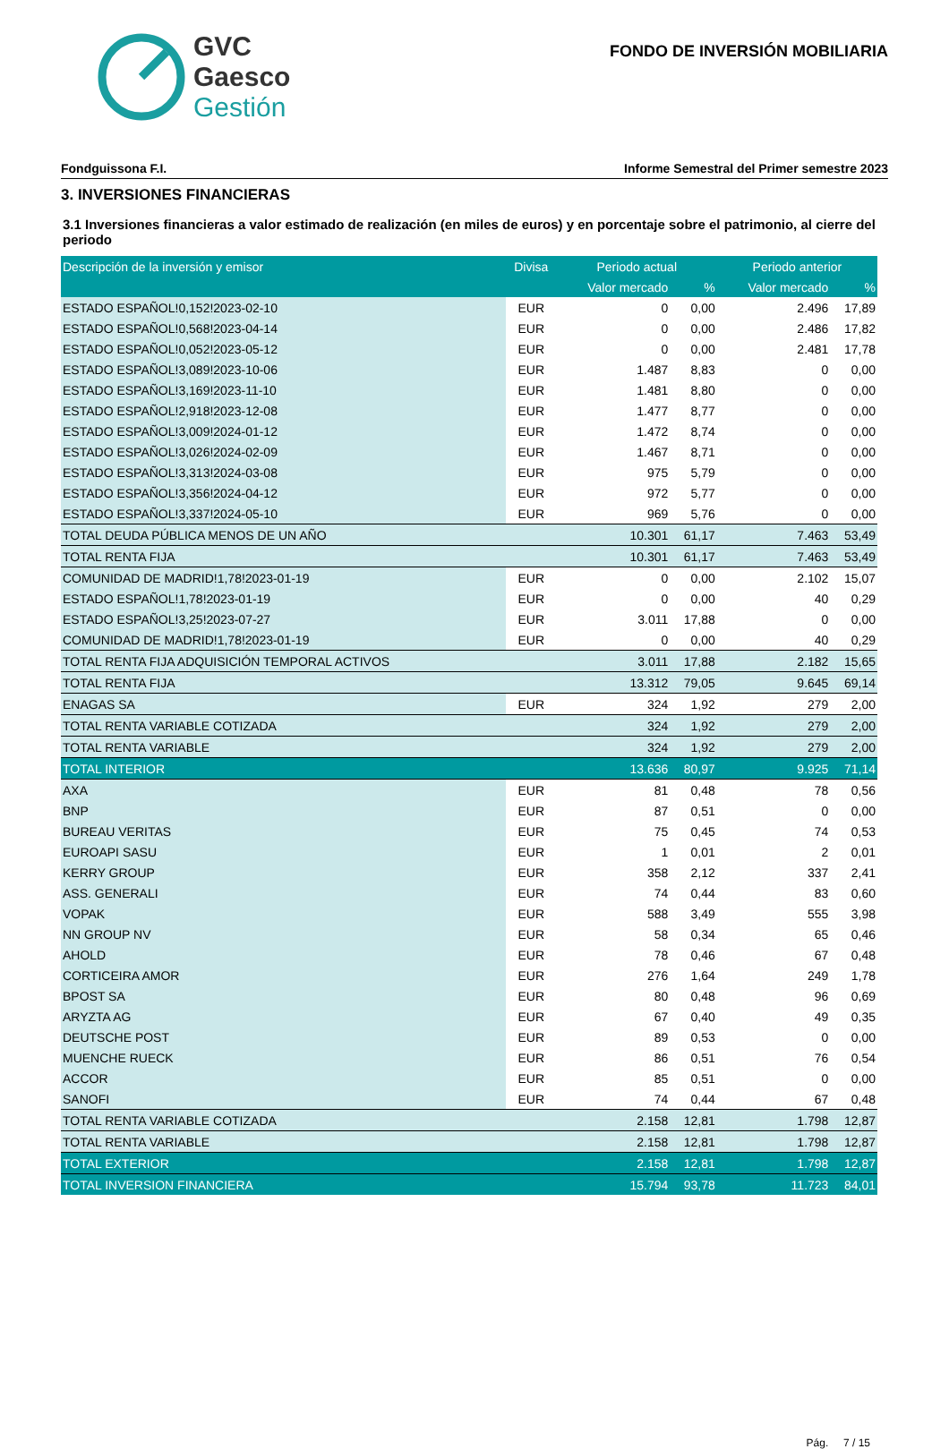GVC
Gaesco
Gestión
FONDO DE INVERSIÓN MOBILIARIA
Fondguissona F.I. Informe Semestral del Primer semestre 2023
3. INVERSIONES FINANCIERAS
3.1 Inversiones financieras a valor estimado de realización (en miles de euros) y en porcentaje sobre el patrimonio, al cierre del periodo
| Descripción de la inversión y emisor | Divisa | Periodo actual | | Periodo anterior | |
| --- | --- | --- | --- | --- | --- |
| | | Valor mercado | % | Valor mercado | % |
| ESTADO ESPAÑOL!0,152!2023-02-10 | EUR | 0 | 0,00 | 2.496 | 17,89 |
| ESTADO ESPAÑOL!0,568!2023-04-14 | EUR | 0 | 0,00 | 2.486 | 17,82 |
| ESTADO ESPAÑOL!0,052!2023-05-12 | EUR | 0 | 0,00 | 2.481 | 17,78 |
| ESTADO ESPAÑOL!3,089!2023-10-06 | EUR | 1.487 | 8,83 | 0 | 0,00 |
| ESTADO ESPAÑOL!3,169!2023-11-10 | EUR | 1.481 | 8,80 | 0 | 0,00 |
| ESTADO ESPAÑOL!2,918!2023-12-08 | EUR | 1.477 | 8,77 | 0 | 0,00 |
| ESTADO ESPAÑOL!3,009!2024-01-12 | EUR | 1.472 | 8,74 | 0 | 0,00 |
| ESTADO ESPAÑOL!3,026!2024-02-09 | EUR | 1.467 | 8,71 | 0 | 0,00 |
| ESTADO ESPAÑOL!3,313!2024-03-08 | EUR | 975 | 5,79 | 0 | 0,00 |
| ESTADO ESPAÑOL!3,356!2024-04-12 | EUR | 972 | 5,77 | 0 | 0,00 |
| ESTADO ESPAÑOL!3,337!2024-05-10 | EUR | 969 | 5,76 | 0 | 0,00 |
| TOTAL DEUDA PÚBLICA MENOS DE UN AÑO | | 10.301 | 61,17 | 7.463 | 53,49 |
| TOTAL RENTA FIJA | | 10.301 | 61,17 | 7.463 | 53,49 |
| COMUNIDAD DE MADRID!1,78!2023-01-19 | EUR | 0 | 0,00 | 2.102 | 15,07 |
| ESTADO ESPAÑOL!1,78!2023-01-19 | EUR | 0 | 0,00 | 40 | 0,29 |
| ESTADO ESPAÑOL!3,25!2023-07-27 | EUR | 3.011 | 17,88 | 0 | 0,00 |
| COMUNIDAD DE MADRID!1,78!2023-01-19 | EUR | 0 | 0,00 | 40 | 0,29 |
| TOTAL RENTA FIJA ADQUISICIÓN TEMPORAL ACTIVOS | | 3.011 | 17,88 | 2.182 | 15,65 |
| TOTAL RENTA FIJA | | 13.312 | 79,05 | 9.645 | 69,14 |
| ENAGAS SA | EUR | 324 | 1,92 | 279 | 2,00 |
| TOTAL RENTA VARIABLE COTIZADA | | 324 | 1,92 | 279 | 2,00 |
| TOTAL RENTA VARIABLE | | 324 | 1,92 | 279 | 2,00 |
| TOTAL INTERIOR | | 13.636 | 80,97 | 9.925 | 71,14 |
| AXA | EUR | 81 | 0,48 | 78 | 0,56 |
| BNP | EUR | 87 | 0,51 | 0 | 0,00 |
| BUREAU VERITAS | EUR | 75 | 0,45 | 74 | 0,53 |
| EUROAPI SASU | EUR | 1 | 0,01 | 2 | 0,01 |
| KERRY GROUP | EUR | 358 | 2,12 | 337 | 2,41 |
| ASS. GENERALI | EUR | 74 | 0,44 | 83 | 0,60 |
| VOPAK | EUR | 588 | 3,49 | 555 | 3,98 |
| NN GROUP NV | EUR | 58 | 0,34 | 65 | 0,46 |
| AHOLD | EUR | 78 | 0,46 | 67 | 0,48 |
| CORTICEIRA AMOR | EUR | 276 | 1,64 | 249 | 1,78 |
| BPOST SA | EUR | 80 | 0,48 | 96 | 0,69 |
| ARYZTA AG | EUR | 67 | 0,40 | 49 | 0,35 |
| DEUTSCHE POST | EUR | 89 | 0,53 | 0 | 0,00 |
| MUENCHE RUECK | EUR | 86 | 0,51 | 76 | 0,54 |
| ACCOR | EUR | 85 | 0,51 | 0 | 0,00 |
| SANOFI | EUR | 74 | 0,44 | 67 | 0,48 |
| TOTAL RENTA VARIABLE COTIZADA | | 2.158 | 12,81 | 1.798 | 12,87 |
| TOTAL RENTA VARIABLE | | 2.158 | 12,81 | 1.798 | 12,87 |
| TOTAL EXTERIOR | | 2.158 | 12,81 | 1.798 | 12,87 |
| TOTAL INVERSION FINANCIERA | | 15.794 | 93,78 | 11.723 | 84,01 |
Pág. 7 / 15